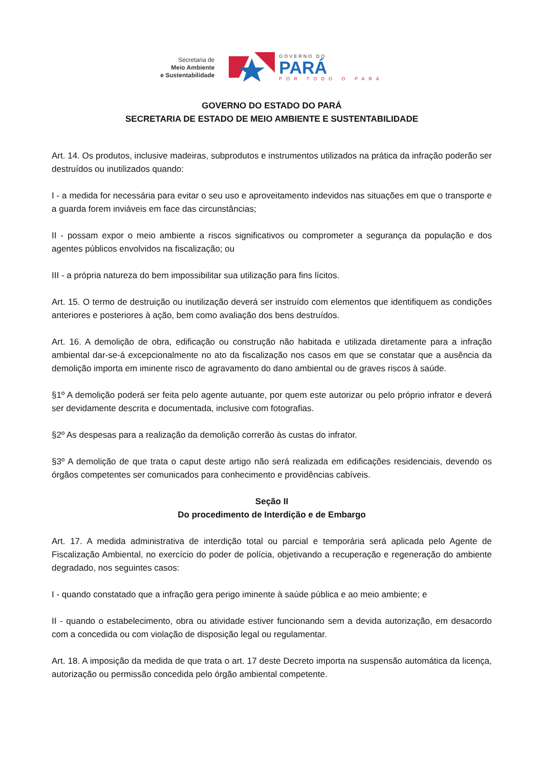Secretaria de
Meio Ambiente
e Sustentabilidade
GOVERNO DO
PARÁ
POR TODO O PARÁ
GOVERNO DO ESTADO DO PARÁ
SECRETARIA DE ESTADO DE MEIO AMBIENTE E SUSTENTABILIDADE
Art. 14. Os produtos, inclusive madeiras, subprodutos e instrumentos utilizados na prática da infração poderão ser destruídos ou inutilizados quando:
I - a medida for necessária para evitar o seu uso e aproveitamento indevidos nas situações em que o transporte e a guarda forem inviáveis em face das circunstâncias;
II - possam expor o meio ambiente a riscos significativos ou comprometer a segurança da população e dos agentes públicos envolvidos na fiscalização; ou
III - a própria natureza do bem impossibilitar sua utilização para fins lícitos.
Art. 15. O termo de destruição ou inutilização deverá ser instruído com elementos que identifiquem as condições anteriores e posteriores à ação, bem como avaliação dos bens destruídos.
Art. 16. A demolição de obra, edificação ou construção não habitada e utilizada diretamente para a infração ambiental dar-se-á excepcionalmente no ato da fiscalização nos casos em que se constatar que a ausência da demolição importa em iminente risco de agravamento do dano ambiental ou de graves riscos à saúde.
§1º A demolição poderá ser feita pelo agente autuante, por quem este autorizar ou pelo próprio infrator e deverá ser devidamente descrita e documentada, inclusive com fotografias.
§2º As despesas para a realização da demolição correrão às custas do infrator.
§3º A demolição de que trata o caput deste artigo não será realizada em edificações residenciais, devendo os órgãos competentes ser comunicados para conhecimento e providências cabíveis.
Seção II
Do procedimento de Interdição e de Embargo
Art. 17. A medida administrativa de interdição total ou parcial e temporária será aplicada pelo Agente de Fiscalização Ambiental, no exercício do poder de polícia, objetivando a recuperação e regeneração do ambiente degradado, nos seguintes casos:
I - quando constatado que a infração gera perigo iminente à saúde pública e ao meio ambiente; e
II - quando o estabelecimento, obra ou atividade estiver funcionando sem a devida autorização, em desacordo com a concedida ou com violação de disposição legal ou regulamentar.
Art. 18. A imposição da medida de que trata o art. 17 deste Decreto importa na suspensão automática da licença, autorização ou permissão concedida pelo órgão ambiental competente.